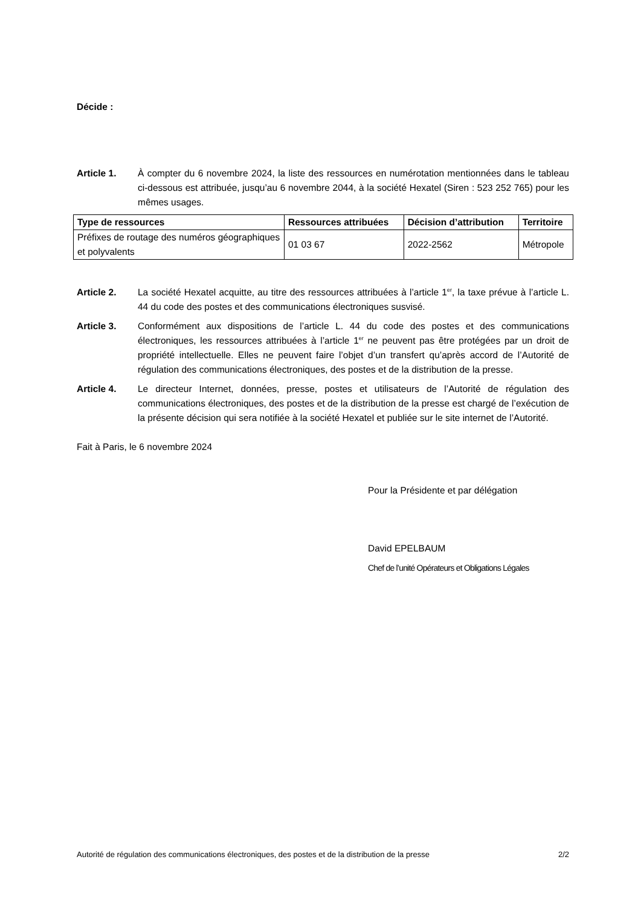Décide :
Article 1. À compter du 6 novembre 2024, la liste des ressources en numérotation mentionnées dans le tableau ci-dessous est attribuée, jusqu’au 6 novembre 2044, à la société Hexatel (Siren : 523 252 765) pour les mêmes usages.
| Type de ressources | Ressources attribuées | Décision d’attribution | Territoire |
| --- | --- | --- | --- |
| Préfixes de routage des numéros géographiques et polyvalents | 01 03 67 | 2022-2562 | Métropole |
Article 2. La société Hexatel acquitte, au titre des ressources attribuées à l’article 1<sup>er</sup>, la taxe prévue à l’article L. 44 du code des postes et des communications électroniques susvisé.
Article 3. Conformément aux dispositions de l’article L. 44 du code des postes et des communications électroniques, les ressources attribuées à l’article 1<sup>er</sup> ne peuvent pas être protégées par un droit de propriété intellectuelle. Elles ne peuvent faire l’objet d’un transfert qu’après accord de l’Autorité de régulation des communications électroniques, des postes et de la distribution de la presse.
Article 4. Le directeur Internet, données, presse, postes et utilisateurs de l’Autorité de régulation des communications électroniques, des postes et de la distribution de la presse est chargé de l’exécution de la présente décision qui sera notifiée à la société Hexatel et publiée sur le site internet de l’Autorité.
Fait à Paris, le 6 novembre 2024
Pour la Présidente et par délégation
David EPELBAUM
Chef de l’unité Opérateurs et Obligations Légales
Autorité de régulation des communications électroniques, des postes et de la distribution de la presse 2/2